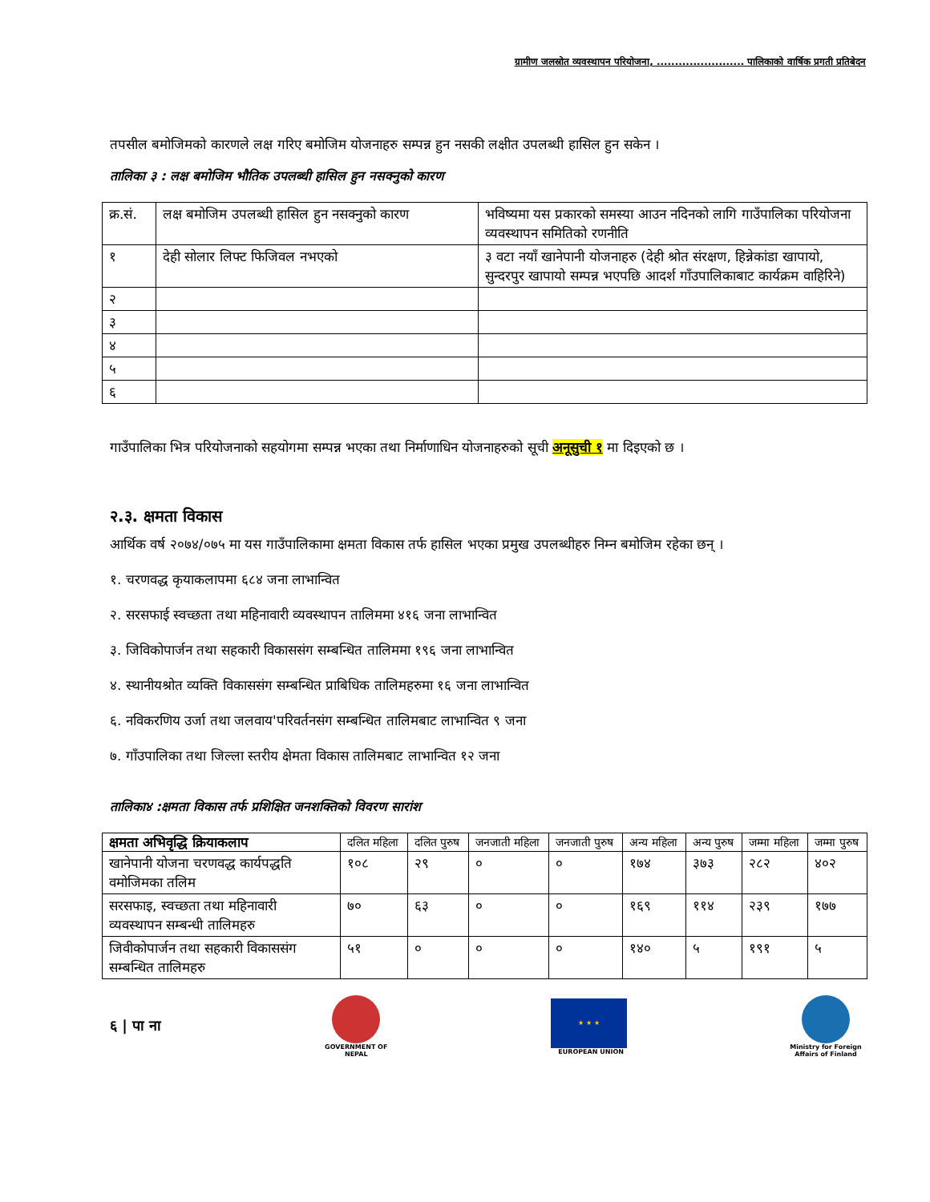ग्रामीण जलस्रोत व्यवस्थापन परियोजना, ........................ पालिकाको वार्षिक प्रगती प्रतिबेदन
तपसील बमोजिमको कारणले लक्ष गरिए बमोजिम योजनाहरु सम्पन्न हुन नसकी लक्षीत उपलब्धी हासिल हुन सकेन ।
तालिका ३ : लक्ष बमोजिम भौतिक उपलब्धी हासिल हुन नसक्नुको कारण
| क्र.सं. | लक्ष बमोजिम उपलब्धी हासिल हुन नसक्नुको कारण | भविष्यमा यस प्रकारको समस्या आउन नदिनको लागि गाउँपालिका परियोजना व्यवस्थापन समितिको रणनीति |
| --- | --- | --- |
| १ | देही सोलार लिफ्ट फिजिवल नभएको | ३ वटा नयाँ खानेपानी योजनाहरु (देही श्रोत संरक्षण, हिन्नेकांडा खापायो, सुन्दरपुर खापायो सम्पन्न भएपछि आदर्श गाँउपालिकाबाट कार्यक्रम वाहिरिने) |
| २ | | |
| ३ | | |
| ४ | | |
| ५ | | |
| ६ | | |
गाउँपालिका भित्र परियोजनाको सहयोगमा सम्पन्न भएका तथा निर्माणाधिन योजनाहरुको सूची अनूसुची १ मा दिइएको छ ।
२.३. क्षमता विकास
आर्थिक वर्ष २०७४/०७५ मा यस गाउँपालिकामा क्षमता विकास तर्फ हासिल भएका प्रमुख उपलब्धीहरु निम्न बमोजिम रहेका छन् ।
१. चरणवद्ध कृयाकलापमा ६८४ जना लाभान्वित
२. सरसफाई स्वच्छता तथा महिनावारी व्यवस्थापन तालिममा ४१६ जना लाभान्वित
३. जिविकोपार्जन तथा सहकारी विकाससंग सम्बन्धित तालिममा १९६ जना लाभान्वित
४. स्थानीयश्रोत व्यक्ति विकाससंग सम्बन्धित प्राबिधिक तालिमहरुमा १६ जना लाभान्वित
६. नविकरणिय उर्जा तथा जलवाय'परिवर्तनसंग सम्बन्धित तालिमबाट लाभान्वित ९ जना
७. गाँउपालिका तथा जिल्ला स्तरीय क्षेमता विकास तालिमबाट लाभान्वित १२ जना
तालिका४ :क्षमता विकास तर्फ प्रशिक्षित जनशक्तिको विवरण सारांश
| क्षमता अभिवृद्धि क्रियाकलाप | दलित महिला | दलित पुरुष | जनजाती महिला | जनजाती पुरुष | अन्य महिला | अन्य पुरुष | जम्मा महिला | जम्मा पुरुष |
| --- | --- | --- | --- | --- | --- | --- | --- | --- |
| खानेपानी योजना चरणवद्ध कार्यपद्धति वमोजिमका तलिम | १०८ | २९ | ० | ० | १७४ | ३७३ | २८२ | ४०२ |
| सरसफाइ, स्वच्छता तथा महिनावारी व्यवस्थापन सम्बन्धी तालिमहरु | ७० | ६३ | ० | ० | १६९ | ११४ | २३९ | १७७ |
| जिवीकोपार्जन तथा सहकारी विकाससंग सम्बन्धित तालिमहरु | ५१ | ० | ० | ० | १४० | ५ | १९१ | ५ |
६ | पा ना
GOVERNMENT OF NEPAL
★ ★ ★
EUROPEAN UNION
Ministry for Foreign Affairs of Finland